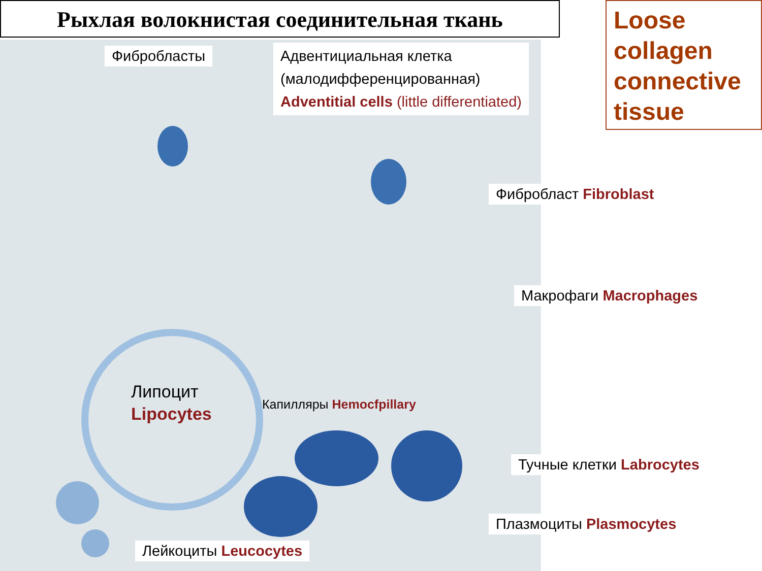Рыхлая волокнистая соединительная ткань
Loose collagen connective tissue
Фибробласты
Адвентициальная клетка
(малодифференцированная)
Adventitial cells (little differentiated)
Фибробласт Fibroblast
Макрофаги Macrophages
Липоцит
Lipocytes
Капилляры Hemocfpillary
Тучные клетки Labrocytes
Плазмоциты Plasmocytes
Лейкоциты Leucocytes